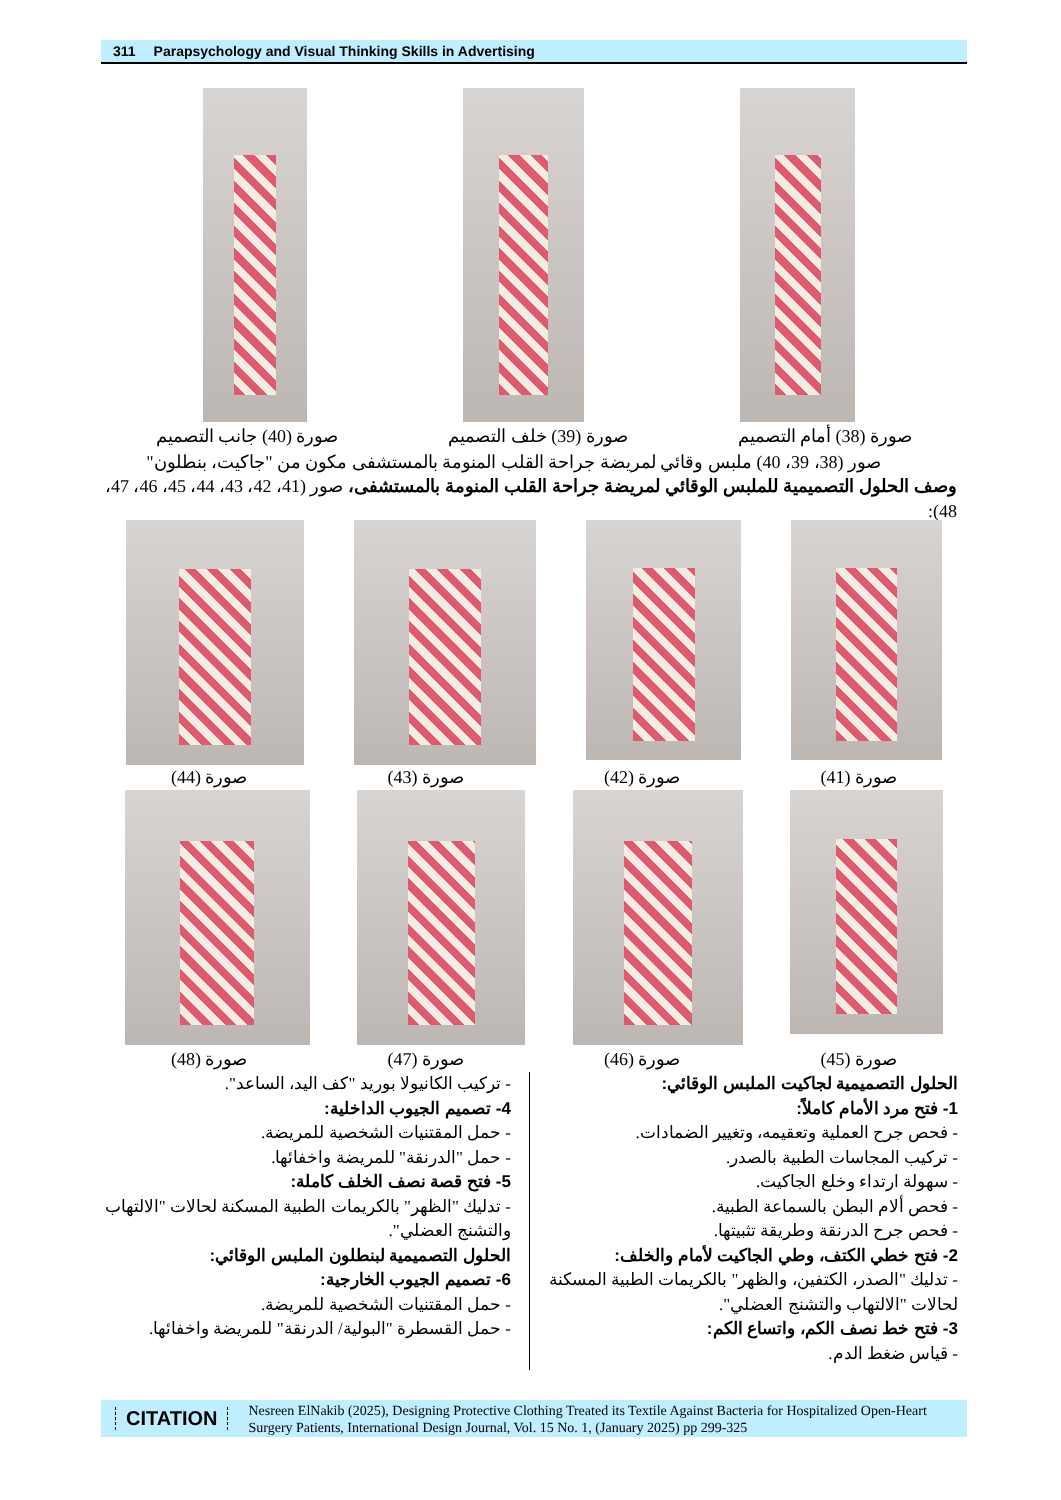311 Parapsychology and Visual Thinking Skills in Advertising
صورة (38) أمام التصميم صورة (39) خلف التصميم صورة (40) جانب التصميم
صور (38، 39، 40) ملبس وقائي لمريضة جراحة القلب المنومة بالمستشفى مكون من "جاكيت، بنطلون"
وصف الحلول التصميمية للملبس الوقائي لمريضة جراحة القلب المنومة بالمستشفى، صور (41، 42، 43، 44، 45، 46، 47، 48):
صورة (41) صورة (42) صورة (43) صورة (44)
صورة (45) صورة (46) صورة (47) صورة (48)
الحلول التصميمية لجاكيت الملبس الوقائي:
1- فتح مرد الأمام كاملاً:
- فحص جرح العملية وتعقيمه، وتغيير الضمادات.
- تركيب المجاسات الطبية بالصدر.
- سهولة ارتداء وخلع الجاكيت.
- فحص ألام البطن بالسماعة الطبية.
- فحص جرح الدرنقة وطريقة تثبيتها.
2- فتح خطي الكتف، وطي الجاكيت لأمام والخلف:
- تدليك "الصدر، الكتفين، والظهر" بالكريمات الطبية المسكنة لحالات "الالتهاب والتشنج العضلي".
3- فتح خط نصف الكم، واتساع الكم:
- قياس ضغط الدم.
- تركيب الكانيولا بوريد "كف اليد، الساعد".
4- تصميم الجيوب الداخلية:
- حمل المقتنيات الشخصية للمريضة.
- حمل "الدرنقة" للمريضة واخفائها.
5- فتح قصة نصف الخلف كاملة:
- تدليك "الظهر" بالكريمات الطبية المسكنة لحالات "الالتهاب والتشنج العضلي".
الحلول التصميمية لبنطلون الملبس الوقائي:
6- تصميم الجيوب الخارجية:
- حمل المقتنيات الشخصية للمريضة.
- حمل القسطرة "البولية/ الدرنقة" للمريضة واخفائها.
CITATION Nesreen ElNakib (2025), Designing Protective Clothing Treated its Textile Against Bacteria for Hospitalized Open-Heart Surgery Patients, International Design Journal, Vol. 15 No. 1, (January 2025) pp 299-325